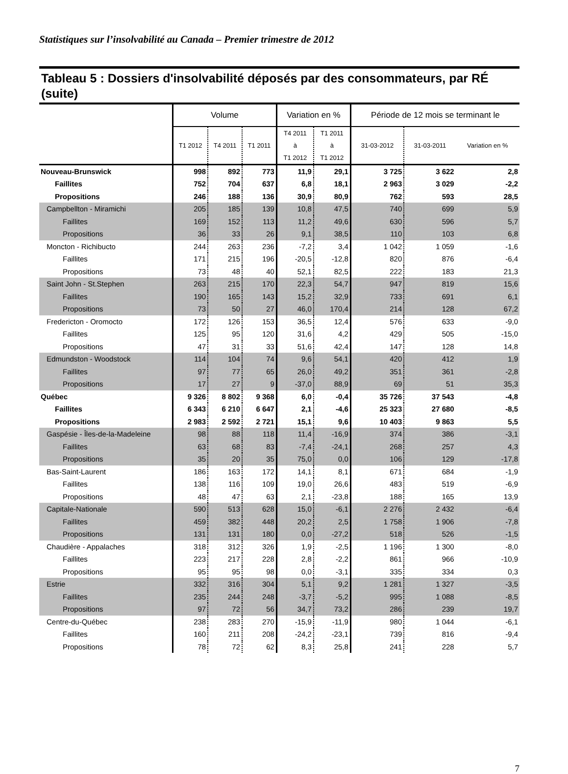Statistiques sur l’insolvabilité au Canada – Premier trimestre de 2012
Tableau 5 : Dossiers d'insolvabilité déposés par des consommateurs, par RÉ (suite)
| | Volume | | | Variation en % | | Période de 12 mois se terminant le | | |
| --- | --- | --- | --- | --- | --- | --- | --- | --- |
| | T1 2012 | T4 2011 | T1 2011 | T4 2011 à T1 2012 | T1 2011 à T1 2012 | 31-03-2012 | 31-03-2011 | Variation en % |
| Nouveau-Brunswick | 998 | 892 | 773 | 11,9 | 29,1 | 3 725 | 3 622 | 2,8 |
| Faillites | 752 | 704 | 637 | 6,8 | 18,1 | 2 963 | 3 029 | -2,2 |
| Propositions | 246 | 188 | 136 | 30,9 | 80,9 | 762 | 593 | 28,5 |
| Campbellton - Miramichi | 205 | 185 | 139 | 10,8 | 47,5 | 740 | 699 | 5,9 |
| Faillites | 169 | 152 | 113 | 11,2 | 49,6 | 630 | 596 | 5,7 |
| Propositions | 36 | 33 | 26 | 9,1 | 38,5 | 110 | 103 | 6,8 |
| Moncton - Richibucto | 244 | 263 | 236 | -7,2 | 3,4 | 1 042 | 1 059 | -1,6 |
| Faillites | 171 | 215 | 196 | -20,5 | -12,8 | 820 | 876 | -6,4 |
| Propositions | 73 | 48 | 40 | 52,1 | 82,5 | 222 | 183 | 21,3 |
| Saint John - St.Stephen | 263 | 215 | 170 | 22,3 | 54,7 | 947 | 819 | 15,6 |
| Faillites | 190 | 165 | 143 | 15,2 | 32,9 | 733 | 691 | 6,1 |
| Propositions | 73 | 50 | 27 | 46,0 | 170,4 | 214 | 128 | 67,2 |
| Fredericton - Oromocto | 172 | 126 | 153 | 36,5 | 12,4 | 576 | 633 | -9,0 |
| Faillites | 125 | 95 | 120 | 31,6 | 4,2 | 429 | 505 | -15,0 |
| Propositions | 47 | 31 | 33 | 51,6 | 42,4 | 147 | 128 | 14,8 |
| Edmundston - Woodstock | 114 | 104 | 74 | 9,6 | 54,1 | 420 | 412 | 1,9 |
| Faillites | 97 | 77 | 65 | 26,0 | 49,2 | 351 | 361 | -2,8 |
| Propositions | 17 | 27 | 9 | -37,0 | 88,9 | 69 | 51 | 35,3 |
| Québec | 9 326 | 8 802 | 9 368 | 6,0 | -0,4 | 35 726 | 37 543 | -4,8 |
| Faillites | 6 343 | 6 210 | 6 647 | 2,1 | -4,6 | 25 323 | 27 680 | -8,5 |
| Propositions | 2 983 | 2 592 | 2 721 | 15,1 | 9,6 | 10 403 | 9 863 | 5,5 |
| Gaspésie - Îles-de-la-Madeleine | 98 | 88 | 118 | 11,4 | -16,9 | 374 | 386 | -3,1 |
| Faillites | 63 | 68 | 83 | -7,4 | -24,1 | 268 | 257 | 4,3 |
| Propositions | 35 | 20 | 35 | 75,0 | 0,0 | 106 | 129 | -17,8 |
| Bas-Saint-Laurent | 186 | 163 | 172 | 14,1 | 8,1 | 671 | 684 | -1,9 |
| Faillites | 138 | 116 | 109 | 19,0 | 26,6 | 483 | 519 | -6,9 |
| Propositions | 48 | 47 | 63 | 2,1 | -23,8 | 188 | 165 | 13,9 |
| Capitale-Nationale | 590 | 513 | 628 | 15,0 | -6,1 | 2 276 | 2 432 | -6,4 |
| Faillites | 459 | 382 | 448 | 20,2 | 2,5 | 1 758 | 1 906 | -7,8 |
| Propositions | 131 | 131 | 180 | 0,0 | -27,2 | 518 | 526 | -1,5 |
| Chaudière - Appalaches | 318 | 312 | 326 | 1,9 | -2,5 | 1 196 | 1 300 | -8,0 |
| Faillites | 223 | 217 | 228 | 2,8 | -2,2 | 861 | 966 | -10,9 |
| Propositions | 95 | 95 | 98 | 0,0 | -3,1 | 335 | 334 | 0,3 |
| Estrie | 332 | 316 | 304 | 5,1 | 9,2 | 1 281 | 1 327 | -3,5 |
| Faillites | 235 | 244 | 248 | -3,7 | -5,2 | 995 | 1 088 | -8,5 |
| Propositions | 97 | 72 | 56 | 34,7 | 73,2 | 286 | 239 | 19,7 |
| Centre-du-Québec | 238 | 283 | 270 | -15,9 | -11,9 | 980 | 1 044 | -6,1 |
| Faillites | 160 | 211 | 208 | -24,2 | -23,1 | 739 | 816 | -9,4 |
| Propositions | 78 | 72 | 62 | 8,3 | 25,8 | 241 | 228 | 5,7 |
7